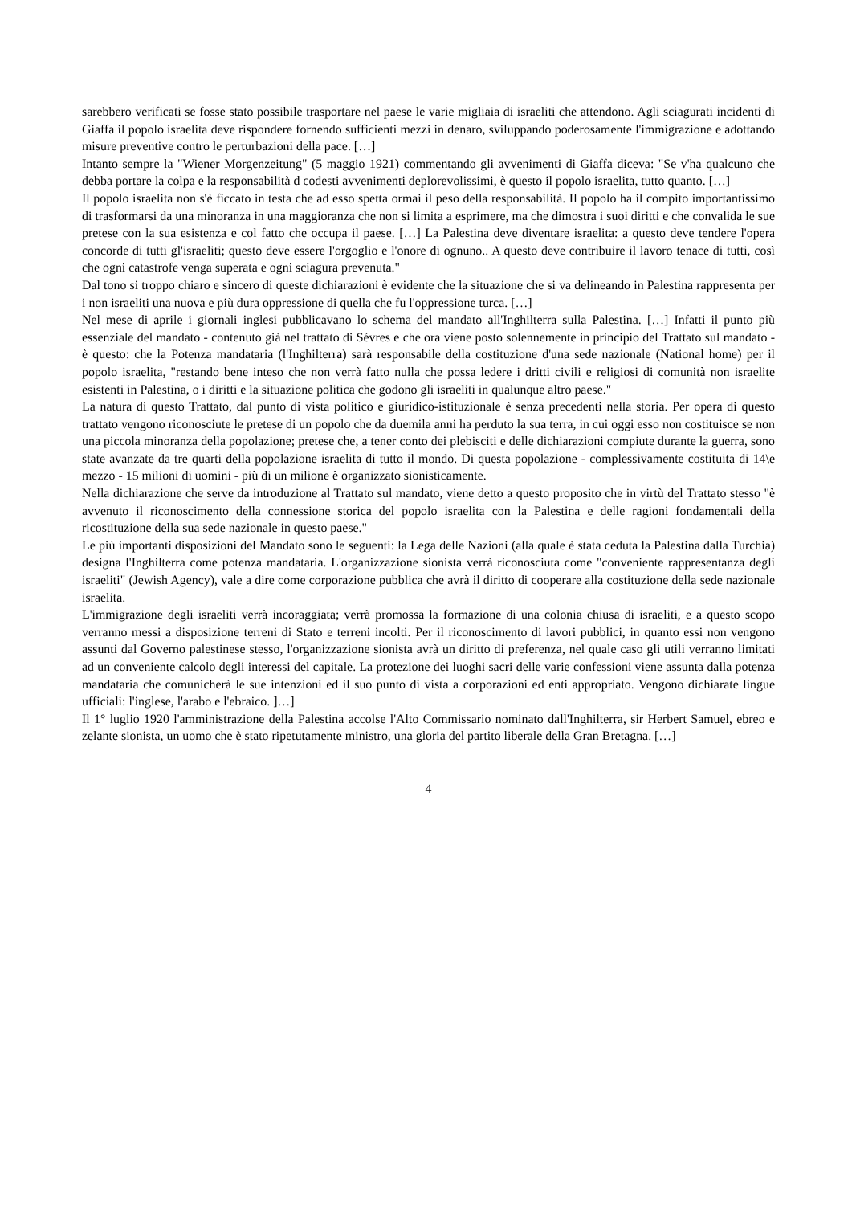sarebbero verificati se fosse stato possibile trasportare nel paese le varie migliaia di israeliti che attendono. Agli sciagurati incidenti di Giaffa il popolo israelita deve rispondere fornendo sufficienti mezzi in denaro, sviluppando poderosamente l'immigrazione e adottando misure preventive contro le perturbazioni della pace. […]
Intanto sempre la "Wiener Morgenzeitung" (5 maggio 1921) commentando gli avvenimenti di Giaffa diceva: "Se v'ha qualcuno che debba portare la colpa e la responsabilità d codesti avvenimenti deplorevolissimi, è questo il popolo israelita, tutto quanto. […]
Il popolo israelita non s'è ficcato in testa che ad esso spetta ormai il peso della responsabilità. Il popolo ha il compito importantissimo di trasformarsi da una minoranza in una maggioranza che non si limita a esprimere, ma che dimostra i suoi diritti e che convalida le sue pretese con la sua esistenza e col fatto che occupa il paese. […] La Palestina deve diventare israelita: a questo deve tendere l'opera concorde di tutti gl'israeliti; questo deve essere l'orgoglio e l'onore di ognuno.. A questo deve contribuire il lavoro tenace di tutti, così che ogni catastrofe venga superata e ogni sciagura prevenuta."
Dal tono si troppo chiaro e sincero di queste dichiarazioni è evidente che la situazione che si va delineando in Palestina rappresenta per i non israeliti una nuova e più dura oppressione di quella che fu l'oppressione turca. […]
Nel mese di aprile i giornali inglesi pubblicavano lo schema del mandato all'Inghilterra sulla Palestina. […] Infatti il punto più essenziale del mandato - contenuto già nel trattato di Sévres e che ora viene posto solennemente in principio del Trattato sul mandato - è questo: che la Potenza mandataria (l'Inghilterra) sarà responsabile della costituzione d'una sede nazionale (National home) per il popolo israelita, "restando bene inteso che non verrà fatto nulla che possa ledere i dritti civili e religiosi di comunità non israelite esistenti in Palestina, o i diritti e la situazione politica che godono gli israeliti in qualunque altro paese."
La natura di questo Trattato, dal punto di vista politico e giuridico-istituzionale è senza precedenti nella storia. Per opera di questo trattato vengono riconosciute le pretese di un popolo che da duemila anni ha perduto la sua terra, in cui oggi esso non costituisce se non una piccola minoranza della popolazione; pretese che, a tener conto dei plebisciti e delle dichiarazioni compiute durante la guerra, sono state avanzate da tre quarti della popolazione israelita di tutto il mondo. Di questa popolazione - complessivamente costituita di 14\e mezzo - 15 milioni di uomini - più di un milione è organizzato sionisticamente.
Nella dichiarazione che serve da introduzione al Trattato sul mandato, viene detto a questo proposito che in virtù del Trattato stesso "è avvenuto il riconoscimento della connessione storica del popolo israelita con la Palestina e delle ragioni fondamentali della ricostituzione della sua sede nazionale in questo paese."
Le più importanti disposizioni del Mandato sono le seguenti: la Lega delle Nazioni (alla quale è stata ceduta la Palestina dalla Turchia) designa l'Inghilterra come potenza mandataria. L'organizzazione sionista verrà riconosciuta come "conveniente rappresentanza degli israeliti" (Jewish Agency), vale a dire come corporazione pubblica che avrà il diritto di cooperare alla costituzione della sede nazionale israelita.
L'immigrazione degli israeliti verrà incoraggiata; verrà promossa la formazione di una colonia chiusa di israeliti, e a questo scopo verranno messi a disposizione terreni di Stato e terreni incolti. Per il riconoscimento di lavori pubblici, in quanto essi non vengono assunti dal Governo palestinese stesso, l'organizzazione sionista avrà un diritto di preferenza, nel quale caso gli utili verranno limitati ad un conveniente calcolo degli interessi del capitale. La protezione dei luoghi sacri delle varie confessioni viene assunta dalla potenza mandataria che comunicherà le sue intenzioni ed il suo punto di vista a corporazioni ed enti appropriato. Vengono dichiarate lingue ufficiali: l'inglese, l'arabo e l'ebraico. ]…]
Il 1° luglio 1920 l'amministrazione della Palestina accolse l'Alto Commissario nominato dall'Inghilterra, sir Herbert Samuel, ebreo e zelante sionista, un uomo che è stato ripetutamente ministro, una gloria del partito liberale della Gran Bretagna. […]
4